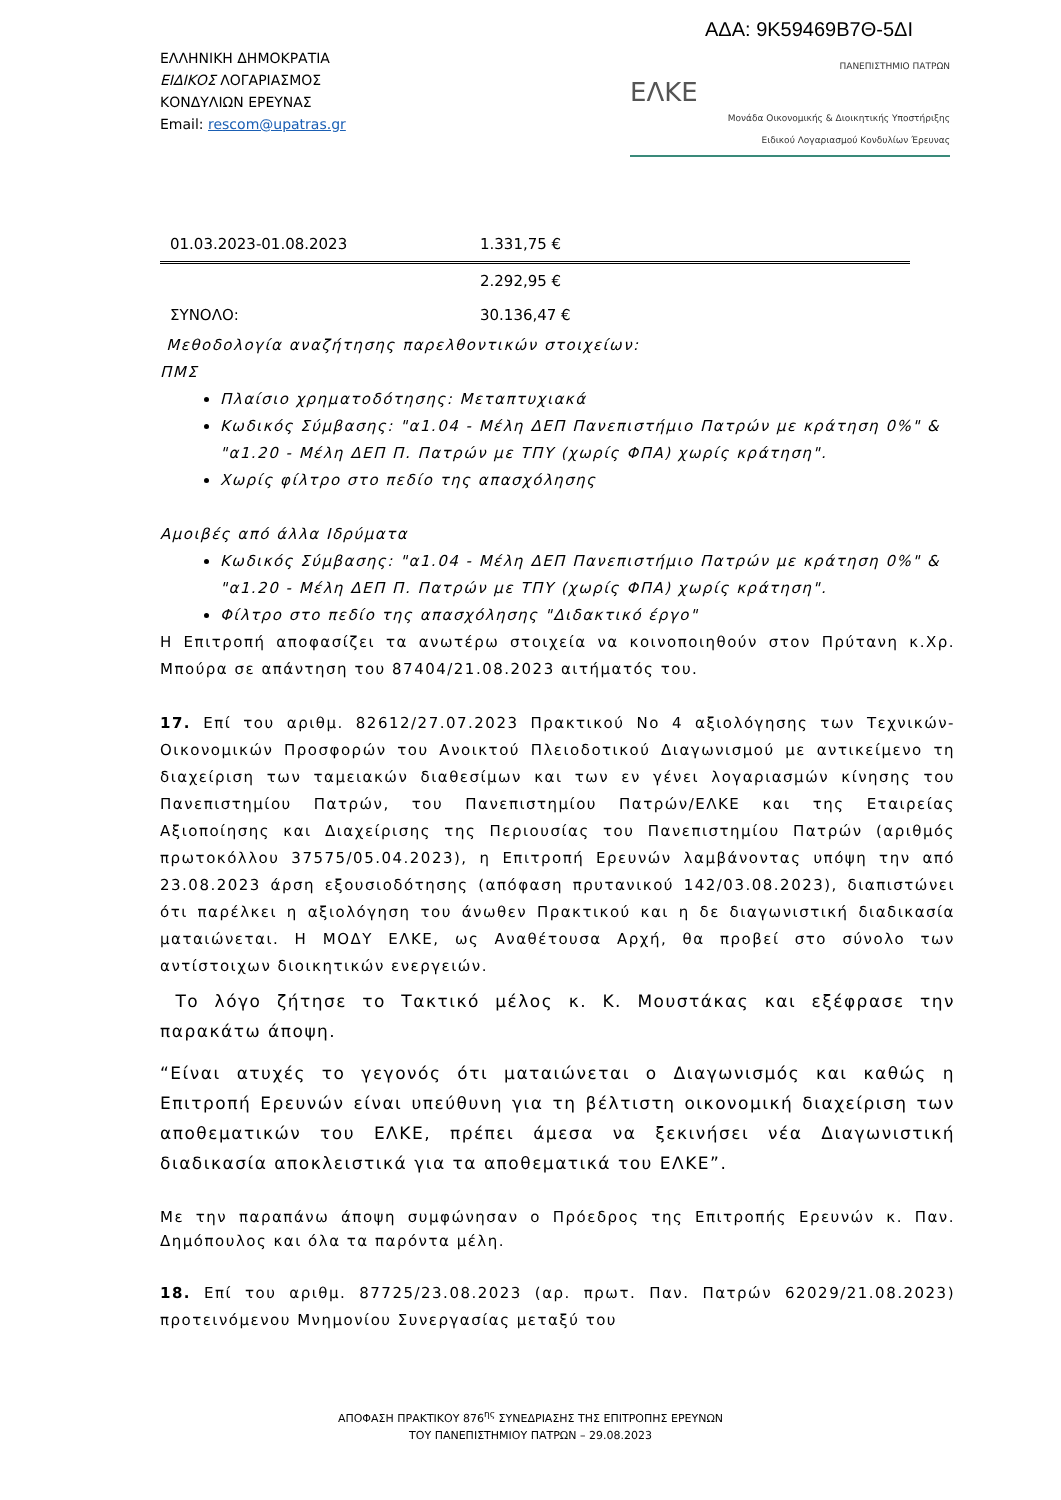ΑΔΑ: 9Κ59469Β7Θ-5ΔΙ
ΕΛΛΗΝΙΚΗ ΔΗΜΟΚΡΑΤΙΑ
ΕΙΔΙΚΟΣ ΛΟΓΑΡΙΑΣΜΟΣ
ΚΟΝΔΥΛΙΩΝ ΕΡΕΥΝΑΣ
Email: rescom@upatras.gr
ΠΑΝΕΠΙΣΤΗΜΙΟ ΠΑΤΡΩΝ
ΕΛΚΕ
Μονάδα Οικονομικής & Διοικητικής Υποστήριξης
Ειδικού Λογαριασμού Κονδυλίων Έρευνας
| 01.03.2023-01.08.2023 | 1.331,75 € |
| | 2.292,95 € |
| ΣΥΝΟΛΟ: | 30.136,47 € |
Μεθοδολογία αναζήτησης παρελθοντικών στοιχείων:
ΠΜΣ
Πλαίσιο χρηματοδότησης: Μεταπτυχιακά
Κωδικός Σύμβασης: "α1.04 - Μέλη ΔΕΠ Πανεπιστήμιο Πατρών με κράτηση 0%" & "α1.20 - Μέλη ΔΕΠ Π. Πατρών με ΤΠΥ (χωρίς ΦΠΑ) χωρίς κράτηση".
Χωρίς φίλτρο στο πεδίο της απασχόλησης
Αμοιβές από άλλα Ιδρύματα
Κωδικός Σύμβασης: "α1.04 - Μέλη ΔΕΠ Πανεπιστήμιο Πατρών με κράτηση 0%" & "α1.20 - Μέλη ΔΕΠ Π. Πατρών με ΤΠΥ (χωρίς ΦΠΑ) χωρίς κράτηση".
Φίλτρο στο πεδίο της απασχόλησης "Διδακτικό έργο"
Η Επιτροπή αποφασίζει τα ανωτέρω στοιχεία να κοινοποιηθούν στον Πρύτανη κ.Χρ. Μπούρα σε απάντηση του 87404/21.08.2023 αιτήματός του.
17. Επί του αριθμ. 82612/27.07.2023 Πρακτικού Νο 4 αξιολόγησης των Τεχνικών-Οικονομικών Προσφορών του Ανοικτού Πλειοδοτικού Διαγωνισμού με αντικείμενο τη διαχείριση των ταμειακών διαθεσίμων και των εν γένει λογαριασμών κίνησης του Πανεπιστημίου Πατρών, του Πανεπιστημίου Πατρών/ΕΛΚΕ και της Εταιρείας Αξιοποίησης και Διαχείρισης της Περιουσίας του Πανεπιστημίου Πατρών (αριθμός πρωτοκόλλου 37575/05.04.2023), η Επιτροπή Ερευνών λαμβάνοντας υπόψη την από 23.08.2023 άρση εξουσιοδότησης (απόφαση πρυτανικού 142/03.08.2023), διαπιστώνει ότι παρέλκει η αξιολόγηση του άνωθεν Πρακτικού και η δε διαγωνιστική διαδικασία ματαιώνεται. Η ΜΟΔΥ ΕΛΚΕ, ως Αναθέτουσα Αρχή, θα προβεί στο σύνολο των αντίστοιχων διοικητικών ενεργειών.
Το λόγο ζήτησε το Τακτικό μέλος κ. Κ. Μουστάκας και εξέφρασε την παρακάτω άποψη.
“Είναι ατυχές το γεγονός ότι ματαιώνεται ο Διαγωνισμός και καθώς η Επιτροπή Ερευνών είναι υπεύθυνη για τη βέλτιστη οικονομική διαχείριση των αποθεματικών του ΕΛΚΕ, πρέπει άμεσα να ξεκινήσει νέα Διαγωνιστική διαδικασία αποκλειστικά για τα αποθεματικά του ΕΛΚΕ”.
Με την παραπάνω άποψη συμφώνησαν ο Πρόεδρος της Επιτροπής Ερευνών κ. Παν. Δημόπουλος και όλα τα παρόντα μέλη.
18. Επί του αριθμ. 87725/23.08.2023 (αρ. πρωτ. Παν. Πατρών 62029/21.08.2023) προτεινόμενου Μνημονίου Συνεργασίας μεταξύ του
ΑΠΟΦΑΣΗ ΠΡΑΚΤΙΚΟΥ 876<sup>ης</sup> ΣΥΝΕΔΡΙΑΣΗΣ ΤΗΣ ΕΠΙΤΡΟΠΗΣ ΕΡΕΥΝΩΝ
ΤΟΥ ΠΑΝΕΠΙΣΤΗΜΙΟΥ ΠΑΤΡΩΝ – 29.08.2023